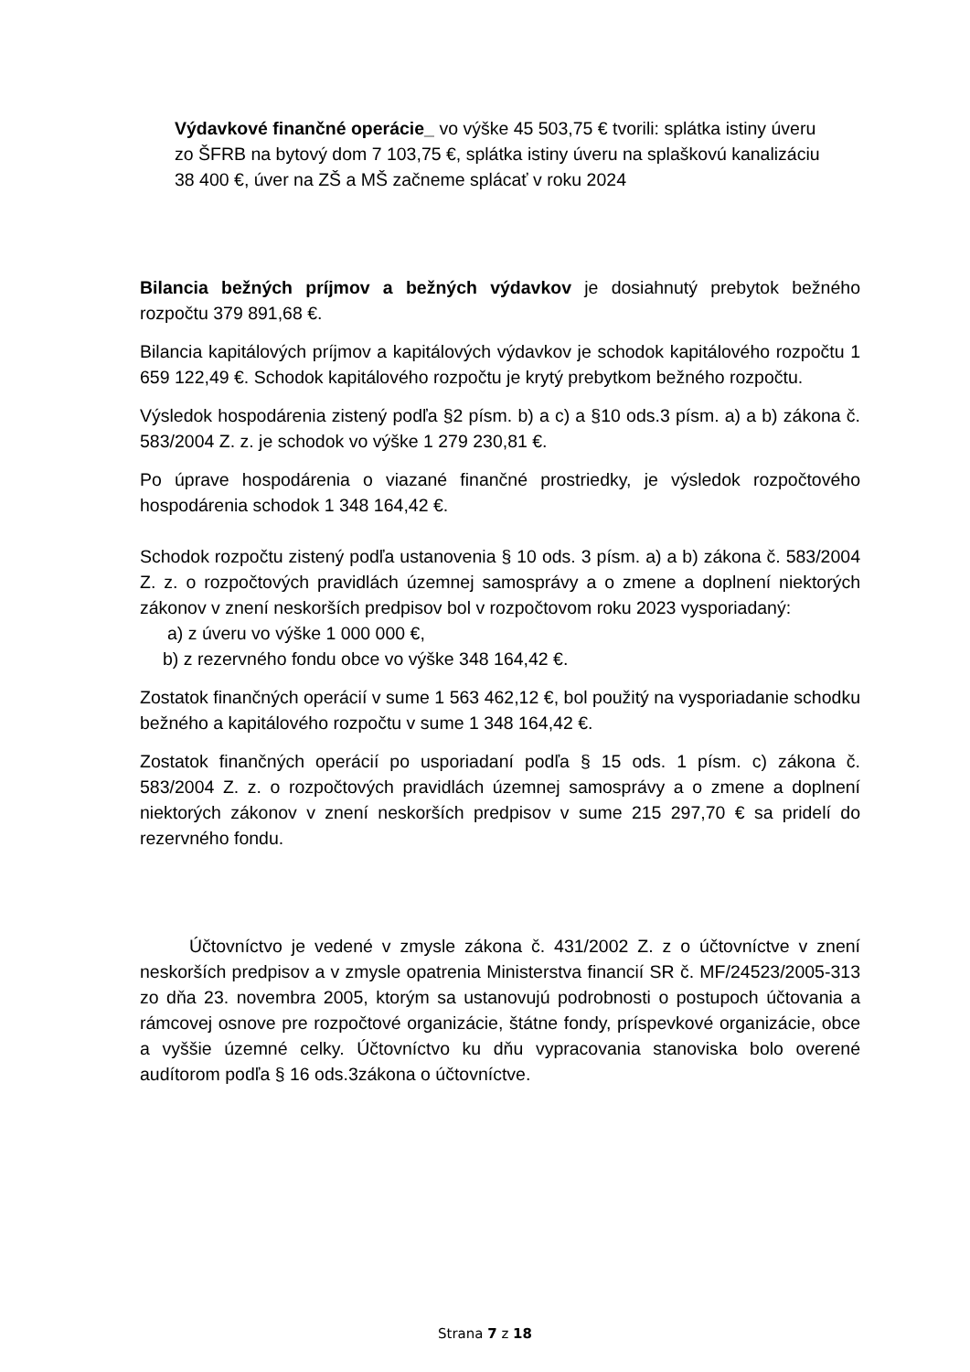Výdavkové finančné operácie_ vo výške 45 503,75 € tvorili: splátka istiny úveru zo ŠFRB na bytový dom 7 103,75 €, splátka istiny úveru na splaškovú kanalizáciu 38 400 €, úver na ZŠ a MŠ začneme splácať v roku 2024
Bilancia bežných príjmov a bežných výdavkov je dosiahnutý prebytok bežného rozpočtu 379 891,68 €.
Bilancia kapitálových príjmov a kapitálových výdavkov je schodok kapitálového rozpočtu 1 659 122,49 €. Schodok kapitálového rozpočtu je krytý prebytkom bežného rozpočtu.
Výsledok hospodárenia zistený podľa §2 písm. b) a c) a §10 ods.3 písm. a) a b) zákona č. 583/2004 Z. z. je schodok vo výške 1 279 230,81 €.
Po úprave hospodárenia o viazané finančné prostriedky, je výsledok rozpočtového hospodárenia schodok 1 348 164,42 €.
Schodok rozpočtu zistený podľa ustanovenia § 10 ods. 3 písm. a) a b) zákona č. 583/2004 Z. z. o rozpočtových pravidlách územnej samosprávy a o zmene a doplnení niektorých zákonov v znení neskorších predpisov bol v rozpočtovom roku 2023 vysporiadaný:
a) z úveru vo výške 1 000 000 €,
b) z rezervného fondu obce vo výške 348 164,42 €.
Zostatok finančných operácií v sume 1 563 462,12 €, bol použitý na vysporiadanie schodku bežného a kapitálového rozpočtu v sume 1 348 164,42 €.
Zostatok finančných operácií po usporiadaní podľa § 15 ods. 1 písm. c) zákona č. 583/2004 Z. z. o rozpočtových pravidlách územnej samosprávy a o zmene a doplnení niektorých zákonov v znení neskorších predpisov v sume 215 297,70 € sa pridelí do rezervného fondu.
Účtovníctvo je vedené v zmysle zákona č. 431/2002 Z. z o účtovníctve v znení neskorších predpisov a v zmysle opatrenia Ministerstva financií SR č. MF/24523/2005-313 zo dňa 23. novembra 2005, ktorým sa ustanovujú podrobnosti o postupoch účtovania a rámcovej osnove pre rozpočtové organizácie, štátne fondy, príspevkové organizácie, obce a vyššie územné celky. Účtovníctvo ku dňu vypracovania stanoviska bolo overené audítorom podľa § 16 ods.3zákona o účtovníctve.
Strana 7 z 18